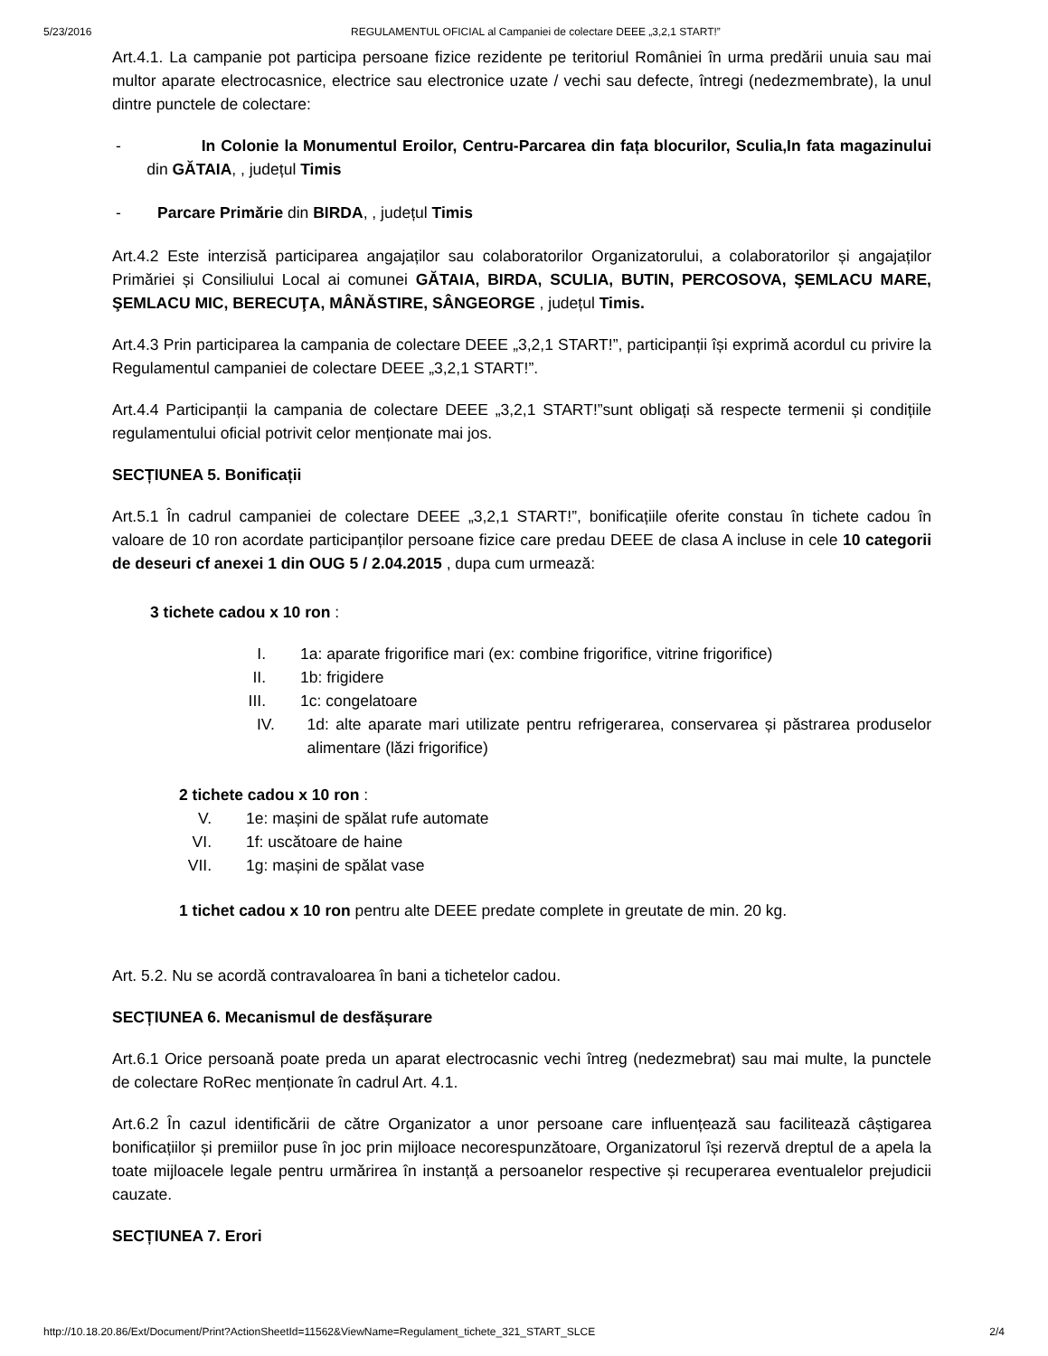5/23/2016 REGULAMENTUL OFICIAL al Campaniei de colectare DEEE „3,2,1 START!”
Art.4.1. La campanie pot participa persoane fizice rezidente pe teritoriul României în urma predării unuia sau mai multor aparate electrocasnice, electrice sau electronice uzate / vechi sau defecte, întregi (nedezmembrate), la unul dintre punctele de colectare:
- In Colonie la Monumentul Eroilor, Centru-Parcarea din fața blocurilor, Sculia,In fata magazinului din GĂTAIA, , județul Timis
- Parcare Primărie din BIRDA, , județul Timis
Art.4.2 Este interzisă participarea angajaților sau colaboratorilor Organizatorului, a colaboratorilor și angajaților Primăriei și Consiliului Local ai comunei GĂTAIA, BIRDA, SCULIA, BUTIN, PERCOSOVA, ŞEMLACU MARE, ŞEMLACU MIC, BERECUŢA, MÂNĂSTIRE, SÂNGEORGE , județul Timis.
Art.4.3 Prin participarea la campania de colectare DEEE „3,2,1 START!”, participanții își exprimă acordul cu privire la Regulamentul campaniei de colectare DEEE „3,2,1 START!”.
Art.4.4 Participanții la campania de colectare DEEE „3,2,1 START!”sunt obligați să respecte termenii și condițiile regulamentului oficial potrivit celor menționate mai jos.
SECȚIUNEA 5. Bonificații
Art.5.1 În cadrul campaniei de colectare DEEE „3,2,1 START!”, bonificațiile oferite constau în tichete cadou în valoare de 10 ron acordate participanților persoane fizice care predau DEEE de clasa A incluse in cele 10 categorii de deseuri cf anexei 1 din OUG 5 / 2.04.2015 , dupa cum urmează:
3 tichete cadou x 10 ron :
I. 1a: aparate frigorifice mari (ex: combine frigorifice, vitrine frigorifice)
II. 1b: frigidere
III. 1c: congelatoare
IV. 1d: alte aparate mari utilizate pentru refrigerarea, conservarea și păstrarea produselor alimentare (lăzi frigorifice)
2 tichete cadou x 10 ron :
V. 1e: mașini de spălat rufe automate
VI. 1f: uscătoare de haine
VII. 1g: mașini de spălat vase
1 tichet cadou x 10 ron pentru alte DEEE predate complete in greutate de min. 20 kg.
Art. 5.2. Nu se acordă contravaloarea în bani a tichetelor cadou.
SECȚIUNEA 6. Mecanismul de desfășurare
Art.6.1 Orice persoană poate preda un aparat electrocasnic vechi întreg (nedezmebrat) sau mai multe, la punctele de colectare RoRec menționate în cadrul Art. 4.1.
Art.6.2 În cazul identificării de către Organizator a unor persoane care influențează sau facilitează câștigarea bonificațiilor și premiilor puse în joc prin mijloace necorespunzătoare, Organizatorul își rezervă dreptul de a apela la toate mijloacele legale pentru urmărirea în instanță a persoanelor respective și recuperarea eventualelor prejudicii cauzate.
SECȚIUNEA 7. Erori
http://10.18.20.86/Ext/Document/Print?ActionSheetId=11562&ViewName=Regulament_tichete_321_START_SLCE 2/4